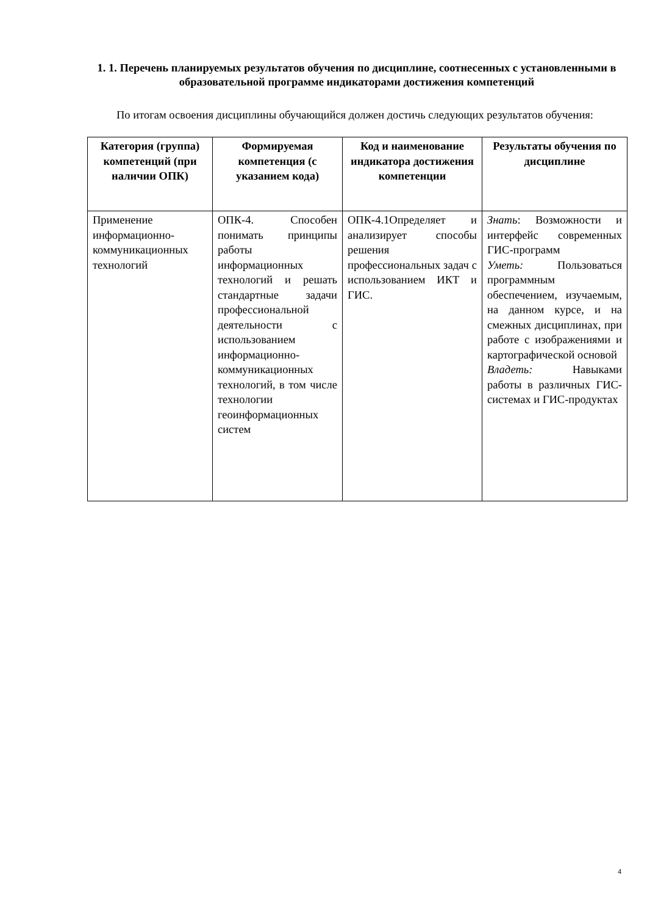1. 1. Перечень планируемых результатов обучения по дисциплине, соотнесенных с установленными в образовательной программе индикаторами достижения компетенций
По итогам освоения дисциплины обучающийся должен достичь следующих результатов обучения:
| Категория (группа) компетенций (при наличии ОПК) | Формируемая компетенция (с указанием кода) | Код и наименование индикатора достижения компетенции | Результаты обучения по дисциплине |
| --- | --- | --- | --- |
| Применение информационно-коммуникационных технологий | ОПК-4. Способен понимать принципы работы информационных технологий и решать стандартные задачи профессиональной деятельности с использованием информационно-коммуникационных технологий, в том числе технологии геоинформационных систем | ОПК-4.1Определяет и анализирует способы решения профессиональных задач с использованием ИКТ и ГИС. | Знать : Возможности и интерфейс современных ГИС-программ Уметь: Пользоваться программным обеспечением, изучаемым, на данном курсе, и на смежных дисциплинах, при работе с изображениями и картографической основой Владеть: Навыками работы в различных ГИС-системах и ГИС-продуктах |
4